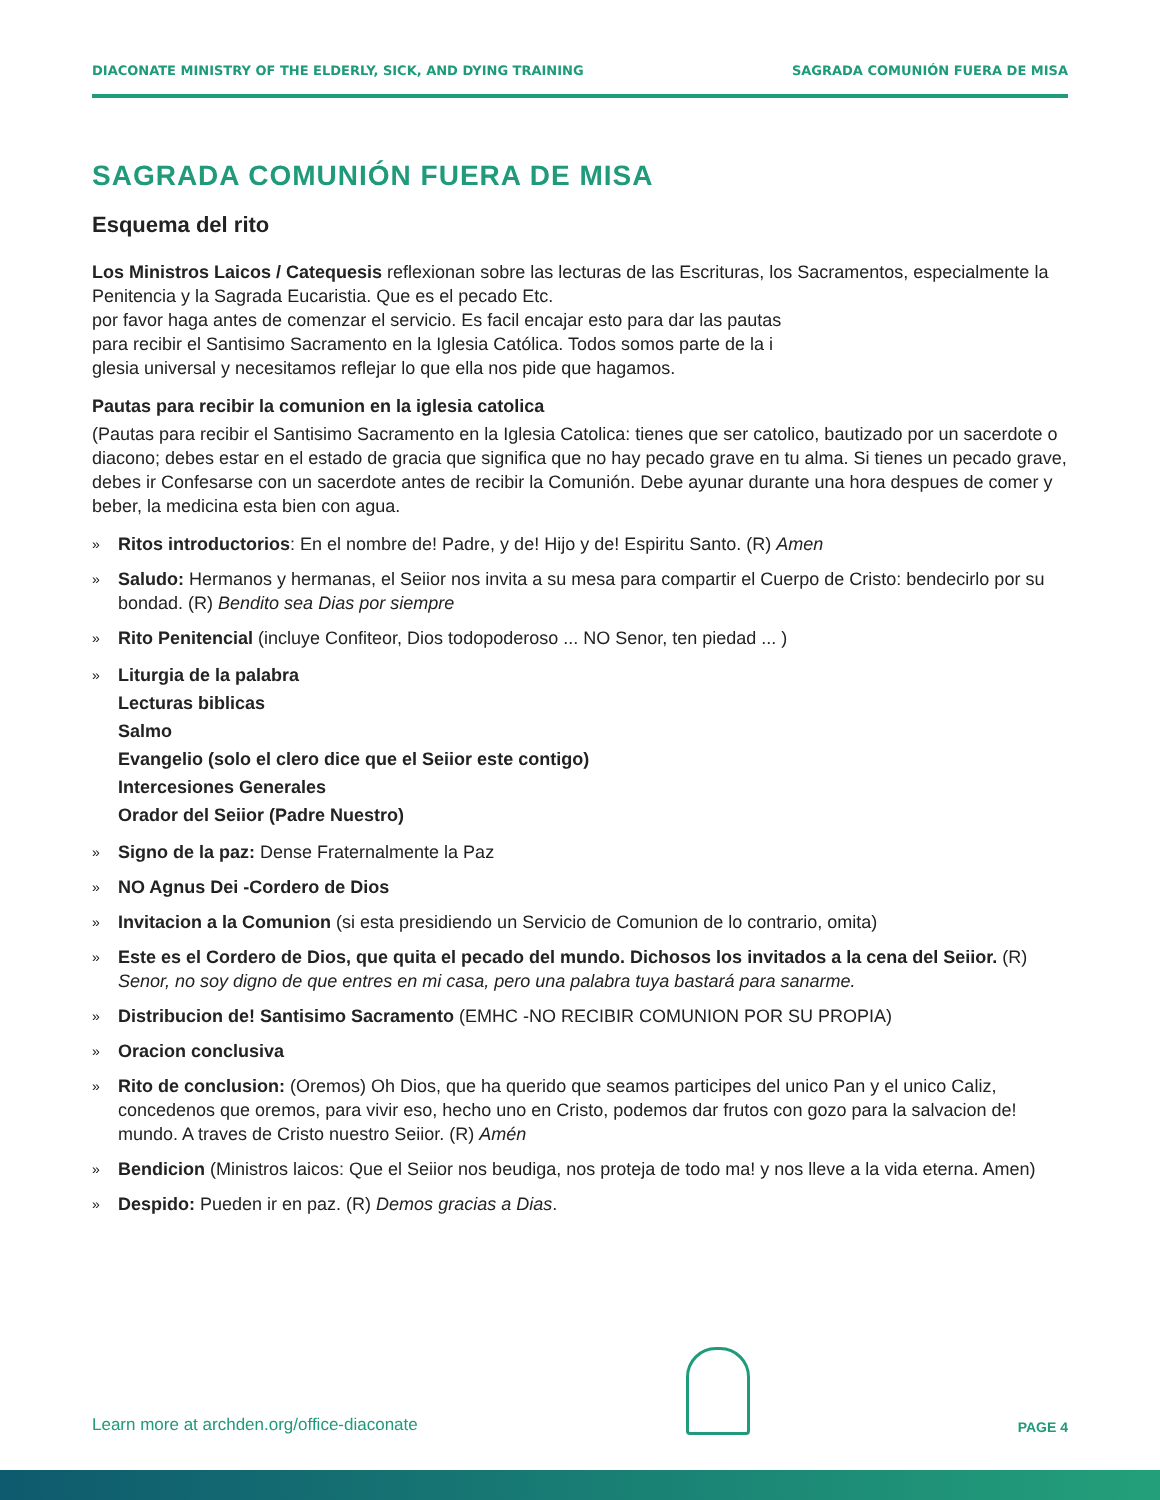DIACONATE MINISTRY OF THE ELDERLY, SICK, AND DYING TRAINING SAGRADA COMUNIÓN FUERA DE MISA
SAGRADA COMUNIÓN FUERA DE MISA
Esquema del rito
Los Ministros Laicos / Catequesis reflexionan sobre las lecturas de las Escrituras, los Sacramentos, especialmente la Penitencia y la Sagrada Eucaristia. Que es el pecado Etc.
por favor haga antes de comenzar el servicio. Es facil encajar esto para dar las pautas
para recibir el Santisimo Sacramento en la Iglesia Católica. Todos somos parte de la i
glesia universal y necesitamos reflejar lo que ella nos pide que hagamos.
Pautas para recibir la comunion en la iglesia catolica
(Pautas para recibir el Santisimo Sacramento en la Iglesia Catolica: tienes que ser catolico, bautizado por un sacerdote o diacono; debes estar en el estado de gracia que significa que no hay pecado grave en tu alma. Si tienes un pecado grave, debes ir Confesarse con un sacerdote antes de recibir la Comunión. Debe ayunar durante una hora despues de comer y beber, la medicina esta bien con agua.
» Ritos introductorios: En el nombre de! Padre, y de! Hijo y de! Espiritu Santo. (R) Amen
» Saludo: Hermanos y hermanas, el Seiior nos invita a su mesa para compartir el Cuerpo de Cristo: bendecirlo por su bondad. (R) Bendito sea Dias por siempre
» Rito Penitencial (incluye Confiteor, Dios todopoderoso ... NO Senor, ten piedad ... )
» Liturgia de la palabra
Lecturas biblicas
Salmo
Evangelio (solo el clero dice que el Seiior este contigo)
Intercesiones Generales
Orador del Seiior (Padre Nuestro)
» Signo de la paz: Dense Fraternalmente la Paz
» NO Agnus Dei -Cordero de Dios
» Invitacion a la Comunion (si esta presidiendo un Servicio de Comunion de lo contrario, omita)
» Este es el Cordero de Dios, que quita el pecado del mundo. Dichosos los invitados a la cena del Seiior. (R) Senor, no soy digno de que entres en mi casa, pero una palabra tuya bastará para sanarme.
» Distribucion de! Santisimo Sacramento (EMHC -NO RECIBIR COMUNION POR SU PROPIA)
» Oracion conclusiva
» Rito de conclusion: (Oremos) Oh Dios, que ha querido que seamos participes del unico Pan y el unico Caliz, concedenos que oremos, para vivir eso, hecho uno en Cristo, podemos dar frutos con gozo para la salvacion de! mundo. A traves de Cristo nuestro Seiior. (R) Amén
» Bendicion (Ministros laicos: Que el Seiior nos beudiga, nos proteja de todo ma! y nos lleve a la vida eterna. Amen)
» Despido: Pueden ir en paz. (R) Demos gracias a Dias.
Learn more at archden.org/office-diaconate
PAGE 4